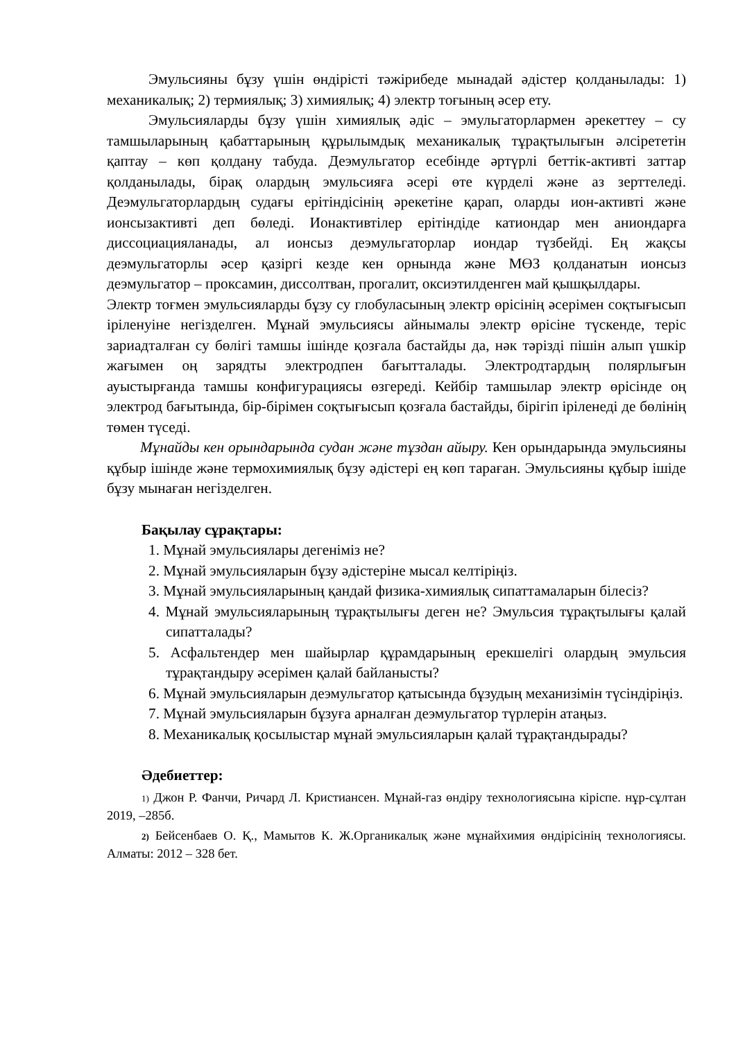Эмульсияны бұзу үшін өндірісті тәжірибеде мынадай әдістер қолданылады: 1) механикалық; 2) термиялық; 3) химиялық; 4) электр тоғының әсер ету.
Эмульсияларды бұзу үшін химиялық әдіс – эмульгаторлармен әрекеттеу – су тамшыларының қабаттарының құрылымдық механикалық тұрақтылығын әлсірететін қаптау – көп қолдану табуда. Деэмульгатор есебінде әртүрлі беттік-активті заттар қолданылады, бірақ олардың эмульсияға әсері өте күрделі және аз зерттеледі. Деэмульгаторлардың судағы ерітіндісінің әрекетіне қарап, оларды ион-активті және ионсызактивті деп бөледі. Ионактивтілер ерітіндіде катиондар мен аниондарға диссоциацияланады, ал ионсыз деэмульгаторлар иондар түзбейді. Ең жақсы деэмульгаторлы әсер қазіргі кезде кен орнында және МӨЗ қолданатын ионсыз деэмульгатор – проксамин, диссолтван, прогалит, оксиэтилденген май қышқылдары.
Электр тоғмен эмульсияларды бұзу су глобуласының электр өрісінің әсерімен соқтығысып іріленуіне негізделген. Мұнай эмульсиясы айнымалы электр өрісіне түскенде, теріс зариадталған су бөлігі тамшы ішінде қозғала бастайды да, нәк тәрізді пішін алып үшкір жағымен оң зарядты электродпен бағытталады. Электродтардың полярлығын ауыстырғанда тамшы конфигурациясы өзгереді. Кейбір тамшылар электр өрісінде оң электрод бағытында, бір-бірімен соқтығысып қозғала бастайды, бірігіп іріленеді де бөлінің төмен түседі.
Мұнайды кен орындарында судан және тұздан айыру. Кен орындарында эмульсияны құбыр ішінде және термохимиялық бұзу әдістері ең көп тараған. Эмульсияны құбыр ішіде бұзу мынаған негізделген.
Бақылау сұрақтары:
1. Мұнай эмульсиялары дегеніміз не?
2. Мұнай эмульсияларын бұзу әдістеріне мысал келтіріңіз.
3. Мұнай эмульсияларының қандай физика-химиялық сипаттамаларын білесіз?
4. Мұнай эмульсияларының тұрақтылығы деген не? Эмульсия тұрақтылығы қалай сипатталады?
5. Асфальтендер мен шайырлар құрамдарының ерекшелігі олардың эмульсия тұрақтандыру әсерімен қалай байланысты?
6. Мұнай эмульсияларын деэмульгатор қатысында бұзудың механизімін түсіндіріңіз.
7. Мұнай эмульсияларын бұзуға арналған деэмульгатор түрлерін атаңыз.
8. Механикалық қосылыстар мұнай эмульсияларын қалай тұрақтандырады?
Әдебиеттер:
1) Джон Р. Фанчи, Ричард Л. Кристиансен. Мұнай-газ өндіру технологиясына кіріспе. нұр-сұлтан 2019, –285б.
2) Бейсенбаев О. Қ., Мамытов К. Ж.Органикалық және мұнайхимия өндірісінің технологиясы. Алматы: 2012 – 328 бет.